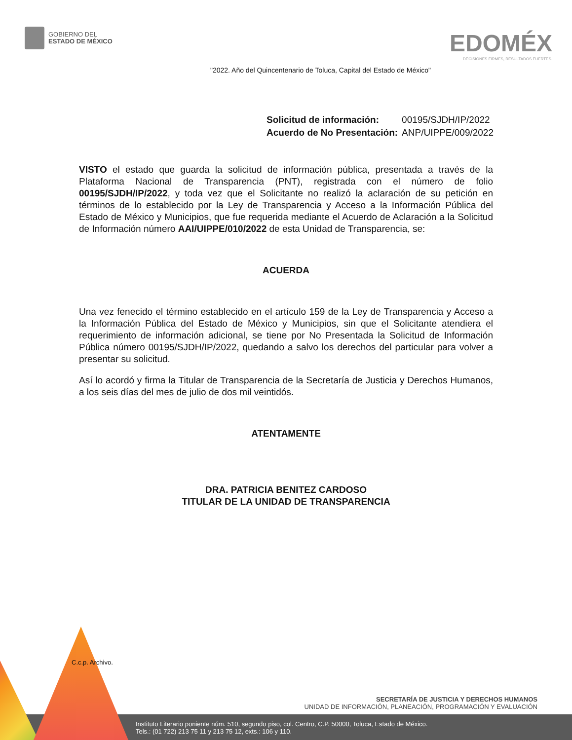GOBIERNO DEL
ESTADO DE MÉXICO
EDOMÉX
DECISIONES FIRMES, RESULTADOS FUERTES.
"2022. Año del Quincentenario de Toluca, Capital del Estado de México"
| Solicitud de información: | 00195/SJDH/IP/2022 |
| Acuerdo de No Presentación: | ANP/UIPPE/009/2022 |
VISTO el estado que guarda la solicitud de información pública, presentada a través de la Plataforma Nacional de Transparencia (PNT), registrada con el número de folio 00195/SJDH/IP/2022, y toda vez que el Solicitante no realizó la aclaración de su petición en términos de lo establecido por la Ley de Transparencia y Acceso a la Información Pública del Estado de México y Municipios, que fue requerida mediante el Acuerdo de Aclaración a la Solicitud de Información número AAI/UIPPE/010/2022 de esta Unidad de Transparencia, se:
ACUERDA
Una vez fenecido el término establecido en el artículo 159 de la Ley de Transparencia y Acceso a la Información Pública del Estado de México y Municipios, sin que el Solicitante atendiera el requerimiento de información adicional, se tiene por No Presentada la Solicitud de Información Pública número 00195/SJDH/IP/2022, quedando a salvo los derechos del particular para volver a presentar su solicitud.
Así lo acordó y firma la Titular de Transparencia de la Secretaría de Justicia y Derechos Humanos, a los seis días del mes de julio de dos mil veintidós.
ATENTAMENTE
DRA. PATRICIA BENITEZ CARDOSO
TITULAR DE LA UNIDAD DE TRANSPARENCIA
C.c.p. Archivo.
SECRETARÍA DE JUSTICIA Y DERECHOS HUMANOS
UNIDAD DE INFORMACIÓN, PLANEACIÓN, PROGRAMACIÓN Y EVALUACIÓN
Instituto Literario poniente núm. 510, segundo piso, col. Centro, C.P. 50000, Toluca, Estado de México.
Tels.: (01 722) 213 75 11 y 213 75 12, exts.: 106 y 110.